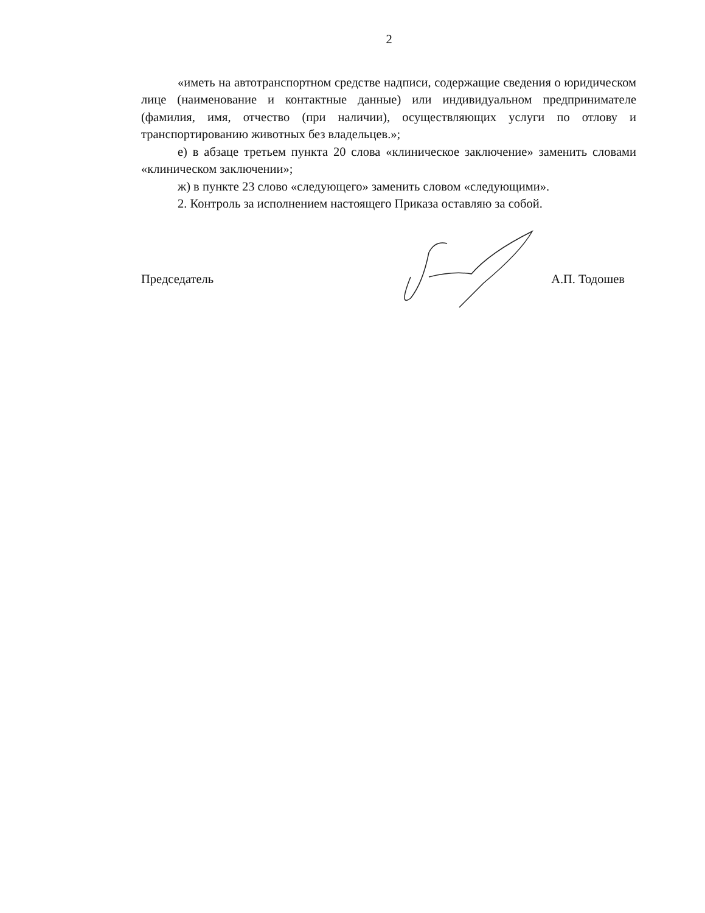2
«иметь на автотранспортном средстве надписи, содержащие сведения о юридическом лице (наименование и контактные данные) или индивидуальном предпринимателе (фамилия, имя, отчество (при наличии), осуществляющих услуги по отлову и транспортированию животных без владельцев.»;
е) в абзаце третьем пункта 20 слова «клиническое заключение» заменить словами «клиническом заключении»;
ж) в пункте 23 слово «следующего» заменить словом «следующими».
2. Контроль за исполнением настоящего Приказа оставляю за собой.
Председатель А.П. Тодошев